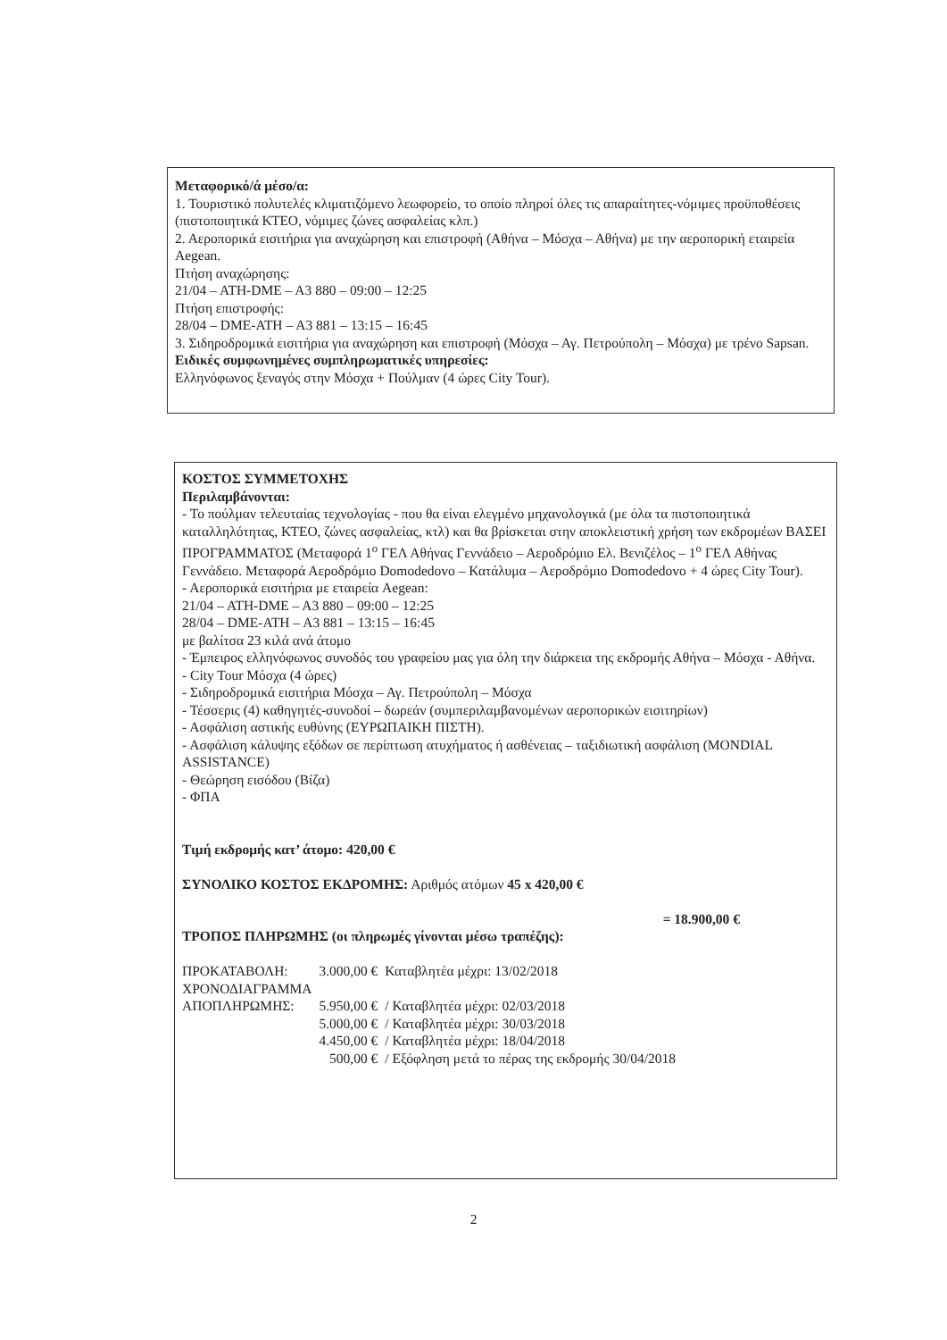Μεταφορικό/ά μέσο/α:
1. Τουριστικό πολυτελές κλιματιζόμενο λεωφορείο, το οποίο πληροί όλες τις απαραίτητες-νόμιμες προϋποθέσεις (πιστοποιητικά ΚΤΕΟ, νόμιμες ζώνες ασφαλείας κλπ.)
2. Αεροπορικά εισιτήρια για αναχώρηση και επιστροφή (Αθήνα – Μόσχα – Αθήνα) με την αεροπορική εταιρεία Aegean.
Πτήση αναχώρησης:
21/04 – ATH-DME – A3 880 – 09:00 – 12:25
Πτήση επιστροφής:
28/04 – DME-ATH – A3 881 – 13:15 – 16:45
3. Σιδηροδρομικά εισιτήρια για αναχώρηση και επιστροφή (Μόσχα – Αγ. Πετρούπολη – Μόσχα) με τρένο Sapsan.
Ειδικές συμφωνημένες συμπληρωματικές υπηρεσίες:
Ελληνόφωνος ξεναγός στην Μόσχα + Πούλμαν (4 ώρες City Tour).
ΚΟΣΤΟΣ ΣΥΜΜΕΤΟΧΗΣ
Περιλαμβάνονται:
- Το πούλμαν τελευταίας τεχνολογίας - που θα είναι ελεγμένο μηχανολογικά (με όλα τα πιστοποιητικά καταλληλότητας, ΚΤΕΟ, ζώνες ασφαλείας, κτλ) και θα βρίσκεται στην αποκλειστική χρήση των εκδρομέων ΒΑΣΕΙ ΠΡΟΓΡΑΜΜΑΤΟΣ (Μεταφορά 1<sup>ο</sup> ΓΕΛ Αθήνας Γεννάδειο – Αεροδρόμιο Ελ. Βενιζέλος – 1<sup>ο</sup> ΓΕΛ Αθήνας Γεννάδειο. Μεταφορά Αεροδρόμιο Domodedovo – Κατάλυμα – Αεροδρόμιο Domodedovo + 4 ώρες City Tour).
- Αεροπορικά εισιτήρια με εταιρεία Aegean:
21/04 – ATH-DME – A3 880 – 09:00 – 12:25
28/04 – DME-ATH – A3 881 – 13:15 – 16:45
με βαλίτσα 23 κιλά ανά άτομο
- Έμπειρος ελληνόφωνος συνοδός του γραφείου μας για όλη την διάρκεια της εκδρομής Αθήνα – Μόσχα - Αθήνα.
- City Tour Μόσχα (4 ώρες)
- Σιδηροδρομικά εισιτήρια Μόσχα – Αγ. Πετρούπολη – Μόσχα
- Τέσσερις (4) καθηγητές-συνοδοί – δωρεάν (συμπεριλαμβανομένων αεροπορικών εισιτηρίων)
- Ασφάλιση αστικής ευθύνης (ΕΥΡΩΠΑΙΚΗ ΠΙΣΤΗ).
- Ασφάλιση κάλυψης εξόδων σε περίπτωση ατυχήματος ή ασθένειας – ταξιδιωτική ασφάλιση (MONDIAL ASSISTANCE)
- Θεώρηση εισόδου (Βίζα)
- ΦΠΑ
Τιμή εκδρομής κατ’ άτομο: 420,00 €
ΣΥΝΟΛΙΚΟ ΚΟΣΤΟΣ ΕΚΔΡΟΜΗΣ: Αριθμός ατόμων 45 x 420,00 €
= 18.900,00 €
ΤΡΟΠΟΣ ΠΛΗΡΩΜΗΣ (οι πληρωμές γίνονται μέσω τραπέζης):
| ΠΡΟΚΑΤΑΒΟΛΗ: | 3.000,00 € | Καταβλητέα μέχρι: 13/02/2018 |
| ΧΡΟΝΟΔΙΑΓΡΑΜΜΑ ΑΠΟΠΛΗΡΩΜΗΣ: | 5.950,00 € | / Καταβλητέα μέχρι: 02/03/2018 |
| | 5.000,00 € | / Καταβλητέα μέχρι: 30/03/2018 |
| | 4.450,00 € | / Καταβλητέα μέχρι: 18/04/2018 |
| | 500,00 € | / Εξόφληση μετά το πέρας της εκδρομής 30/04/2018 |
2